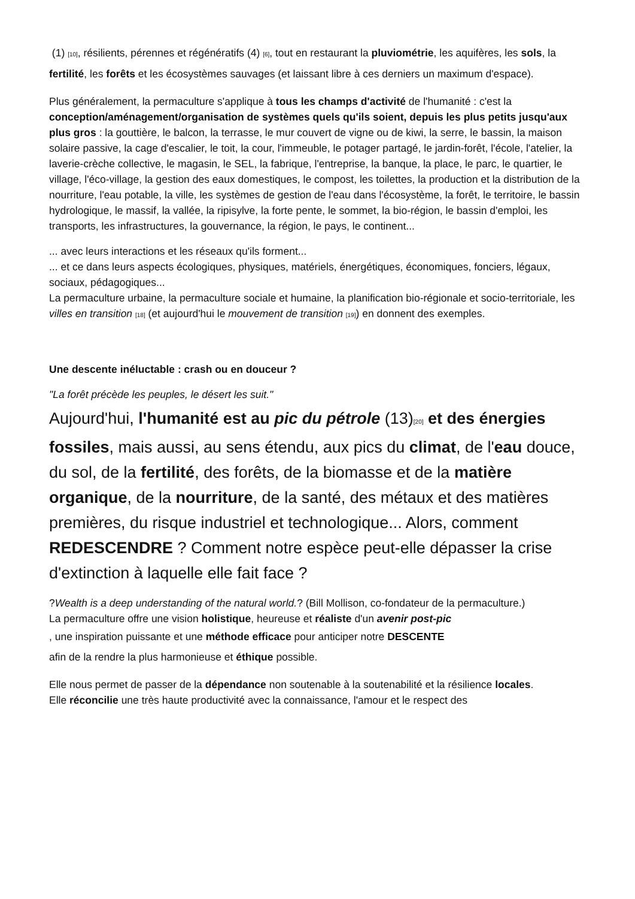(1) [10], résilients, pérennes et régénératifs (4) [6], tout en restaurant la pluviométrie, les aquifères, les sols, la fertilité, les forêts et les écosystèmes sauvages (et laissant libre à ces derniers un maximum d'espace).
Plus généralement, la permaculture s'applique à tous les champs d'activité de l'humanité : c'est la conception/aménagement/organisation de systèmes quels qu'ils soient, depuis les plus petits jusqu'aux plus gros : la gouttière, le balcon, la terrasse, le mur couvert de vigne ou de kiwi, la serre, le bassin, la maison solaire passive, la cage d'escalier, le toit, la cour, l'immeuble, le potager partagé, le jardin-forêt, l'école, l'atelier, la laverie-crèche collective, le magasin, le SEL, la fabrique, l'entreprise, la banque, la place, le parc, le quartier, le village, l'éco-village, la gestion des eaux domestiques, le compost, les toilettes, la production et la distribution de la nourriture, l'eau potable, la ville, les systèmes de gestion de l'eau dans l'écosystème, la forêt, le territoire, le bassin hydrologique, le massif, la vallée, la ripisylve, la forte pente, le sommet, la bio-région, le bassin d'emploi, les transports, les infrastructures, la gouvernance, la région, le pays, le continent...
... avec leurs interactions et les réseaux qu'ils forment...
... et ce dans leurs aspects écologiques, physiques, matériels, énergétiques, économiques, fonciers, légaux, sociaux, pédagogiques...
La permaculture urbaine, la permaculture sociale et humaine, la planification bio-régionale et socio-territoriale, les villes en transition [18] (et aujourd'hui le mouvement de transition [19]) en donnent des exemples.
Une descente inéluctable : crash ou en douceur ?
"La forêt précède les peuples, le désert les suit."
Aujourd'hui, l'humanité est au pic du pétrole (13)[20] et des énergies fossiles, mais aussi, au sens étendu, aux pics du climat, de l'eau douce, du sol, de la fertilité, des forêts, de la biomasse et de la matière organique, de la nourriture, de la santé, des métaux et des matières premières, du risque industriel et technologique... Alors, comment REDESCENDRE ? Comment notre espèce peut-elle dépasser la crise d'extinction à laquelle elle fait face ?
?Wealth is a deep understanding of the natural world.? (Bill Mollison, co-fondateur de la permaculture.)
La permaculture offre une vision holistique, heureuse et réaliste d'un avenir post-pic
, une inspiration puissante et une méthode efficace pour anticiper notre DESCENTE
afin de la rendre la plus harmonieuse et éthique possible.
Elle nous permet de passer de la dépendance non soutenable à la soutenabilité et la résilience locales.
Elle réconcilie une très haute productivité avec la connaissance, l'amour et le respect des